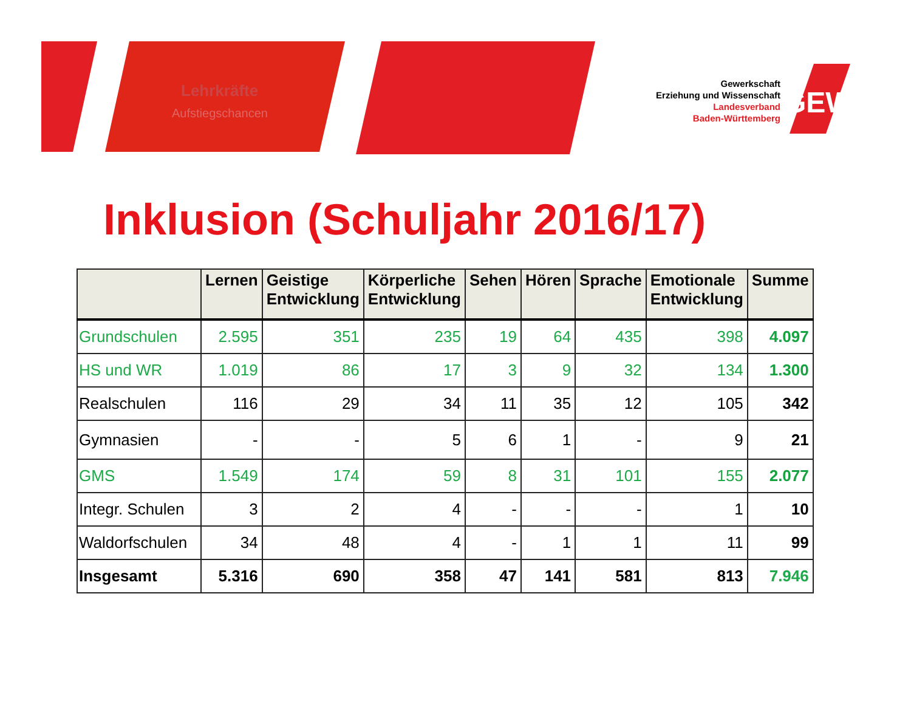Lehrkräfte
Aufstiegschancen
GEW
Gewerkschaft
Erziehung und Wissenschaft
Landesverband
Baden-Württemberg
Inklusion (Schuljahr 2016/17)
| | Lernen | Geistige Entwicklung | Körperliche Entwicklung | Sehen | Hören | Sprache | Emotionale Entwicklung | Summe |
| --- | --- | --- | --- | --- | --- | --- | --- | --- |
| Grundschulen | 2.595 | 351 | 235 | 19 | 64 | 435 | 398 | 4.097 |
| HS und WR | 1.019 | 86 | 17 | 3 | 9 | 32 | 134 | 1.300 |
| Realschulen | 116 | 29 | 34 | 11 | 35 | 12 | 105 | 342 |
| Gymnasien | - | - | 5 | 6 | 1 | - | 9 | 21 |
| GMS | 1.549 | 174 | 59 | 8 | 31 | 101 | 155 | 2.077 |
| Integr. Schulen | 3 | 2 | 4 | - | - | - | 1 | 10 |
| Waldorfschulen | 34 | 48 | 4 | - | 1 | 1 | 11 | 99 |
| Insgesamt | 5.316 | 690 | 358 | 47 | 141 | 581 | 813 | 7.946 |